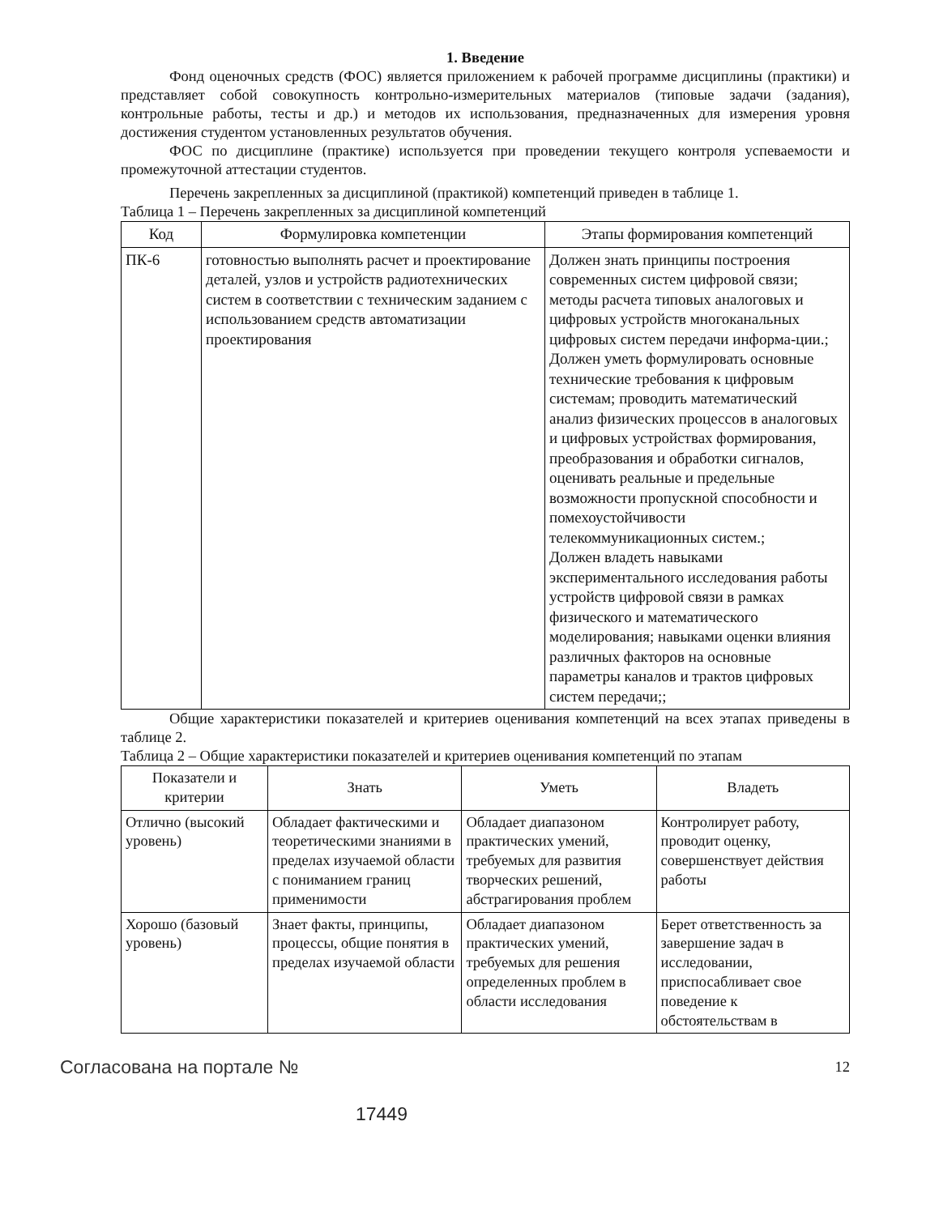1. Введение
Фонд оценочных средств (ФОС) является приложением к рабочей программе дисциплины (практики) и представляет собой совокупность контрольно-измерительных материалов (типовые задачи (задания), контрольные работы, тесты и др.) и методов их использования, предназначенных для измерения уровня достижения студентом установленных результатов обучения.
ФОС по дисциплине (практике) используется при проведении текущего контроля успеваемости и промежуточной аттестации студентов.
Перечень закрепленных за дисциплиной (практикой) компетенций приведен в таблице 1.
Таблица 1 – Перечень закрепленных за дисциплиной компетенций
| Код | Формулировка компетенции | Этапы формирования компетенций |
| --- | --- | --- |
| ПК-6 | готовностью выполнять расчет и проектирование деталей, узлов и устройств радиотехнических систем в соответствии с техническим заданием с использованием средств автоматизации проектирования | Должен знать принципы построения современных систем цифровой связи; методы расчета типовых аналоговых и цифровых устройств многоканальных цифровых систем передачи информа-ции.; Должен уметь формулировать основные технические требования к цифровым системам; проводить математический анализ физических процессов в аналоговых и цифровых устройствах формирования, преобразования и обработки сигналов, оценивать реальные и предельные возможности пропускной способности и помехоустойчивости телекоммуникационных систем.; Должен владеть навыками экспериментального исследования работы устройств цифровой связи в рамках физического и математического моделирования; навыками оценки влияния различных факторов на основные параметры каналов и трактов цифровых систем передачи;; |
Общие характеристики показателей и критериев оценивания компетенций на всех этапах приведены в таблице 2.
Таблица 2 – Общие характеристики показателей и критериев оценивания компетенций по этапам
| Показатели и критерии | Знать | Уметь | Владеть |
| --- | --- | --- | --- |
| Отлично (высокий уровень) | Обладает фактическими и теоретическими знаниями в пределах изучаемой области с пониманием границ применимости | Обладает диапазоном практических умений, требуемых для развития творческих решений, абстрагирования проблем | Контролирует работу, проводит оценку, совершенствует действия работы |
| Хорошо (базовый уровень) | Знает факты, принципы, процессы, общие понятия в пределах изучаемой области | Обладает диапазоном практических умений, требуемых для решения определенных проблем в области исследования | Берет ответственность за завершение задач в исследовании, приспосабливает свое поведение к обстоятельствам в |
Согласована на портале № 12
17449